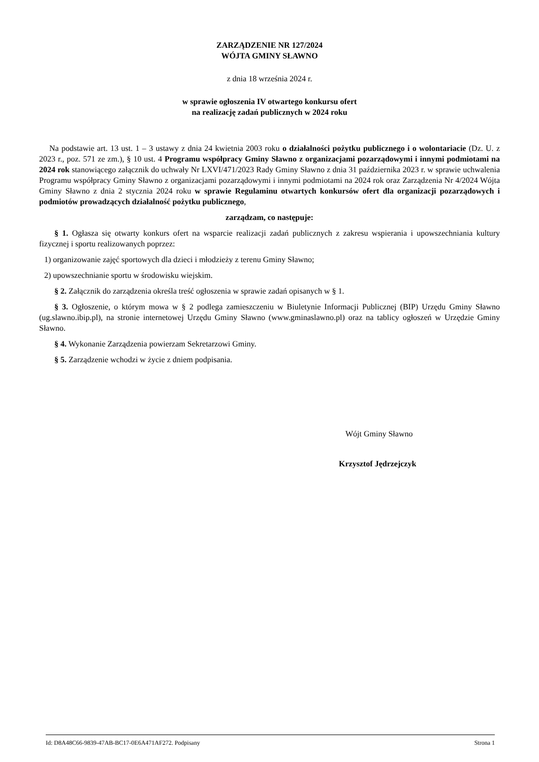ZARZĄDZENIE NR 127/2024
WÓJTA GMINY SŁAWNO
z dnia 18 września 2024 r.
w sprawie ogłoszenia IV otwartego konkursu ofert
na realizację zadań publicznych w 2024 roku
Na podstawie art. 13 ust. 1 – 3 ustawy z dnia 24 kwietnia 2003 roku o działalności pożytku publicznego i o wolontariacie (Dz. U. z 2023 r., poz. 571 ze zm.), § 10 ust. 4 Programu współpracy Gminy Sławno z organizacjami pozarządowymi i innymi podmiotami na 2024 rok stanowiącego załącznik do uchwały Nr LXVI/471/2023 Rady Gminy Sławno z dnia 31 października 2023 r. w sprawie uchwalenia Programu współpracy Gminy Sławno z organizacjami pozarządowymi i innymi podmiotami na 2024 rok oraz Zarządzenia Nr 4/2024 Wójta Gminy Sławno z dnia 2 stycznia 2024 roku w sprawie Regulaminu otwartych konkursów ofert dla organizacji pozarządowych i podmiotów prowadzących działalność pożytku publicznego,
zarządzam, co następuje:
§ 1. Ogłasza się otwarty konkurs ofert na wsparcie realizacji zadań publicznych z zakresu wspierania i upowszechniania kultury fizycznej i sportu realizowanych poprzez:
1) organizowanie zajęć sportowych dla dzieci i młodzieży z terenu Gminy Sławno;
2) upowszechnianie sportu w środowisku wiejskim.
§ 2. Załącznik do zarządzenia określa treść ogłoszenia w sprawie zadań opisanych w § 1.
§ 3. Ogłoszenie, o którym mowa w § 2 podlega zamieszczeniu w Biuletynie Informacji Publicznej (BIP) Urzędu Gminy Sławno (ug.slawno.ibip.pl), na stronie internetowej Urzędu Gminy Sławno (www.gminaslawno.pl) oraz na tablicy ogłoszeń w Urzędzie Gminy Sławno.
§ 4. Wykonanie Zarządzenia powierzam Sekretarzowi Gminy.
§ 5. Zarządzenie wchodzi w życie z dniem podpisania.
Wójt Gminy Sławno
Krzysztof Jędrzejczyk
Id: D8A48C66-9839-47AB-BC17-0E6A471AF272. Podpisany Strona 1